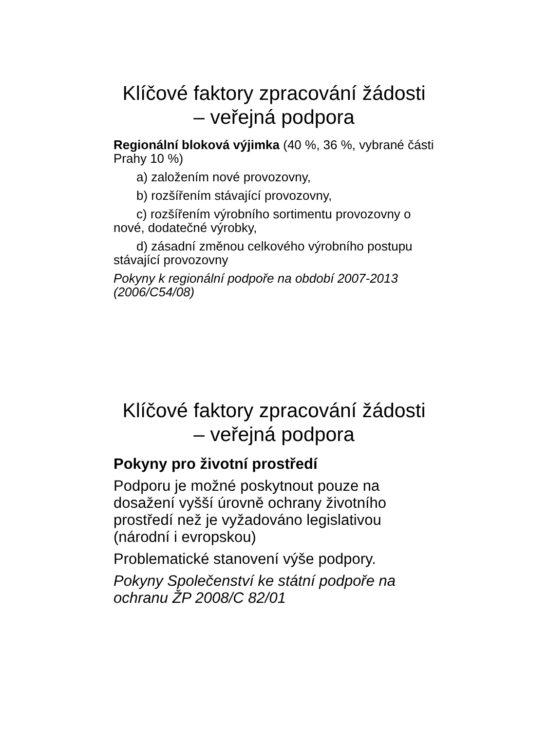Klíčové faktory zpracování žádosti
– veřejná podpora
Regionální bloková výjimka (40 %, 36 %, vybrané části Prahy 10 %)
a) založením nové provozovny,
b) rozšířením stávající provozovny,
c) rozšířením výrobního sortimentu provozovny o nové, dodatečné výrobky,
d) zásadní změnou celkového výrobního postupu stávající provozovny
Pokyny k regionální podpoře na období 2007-2013 (2006/C54/08)
Klíčové faktory zpracování žádosti
– veřejná podpora
Pokyny pro životní prostředí
Podporu je možné poskytnout pouze na dosažení vyšší úrovně ochrany životního prostředí než je vyžadováno legislativou (národní i evropskou)
Problematické stanovení výše podpory.
Pokyny Společenství ke státní podpoře na ochranu ŽP 2008/C 82/01